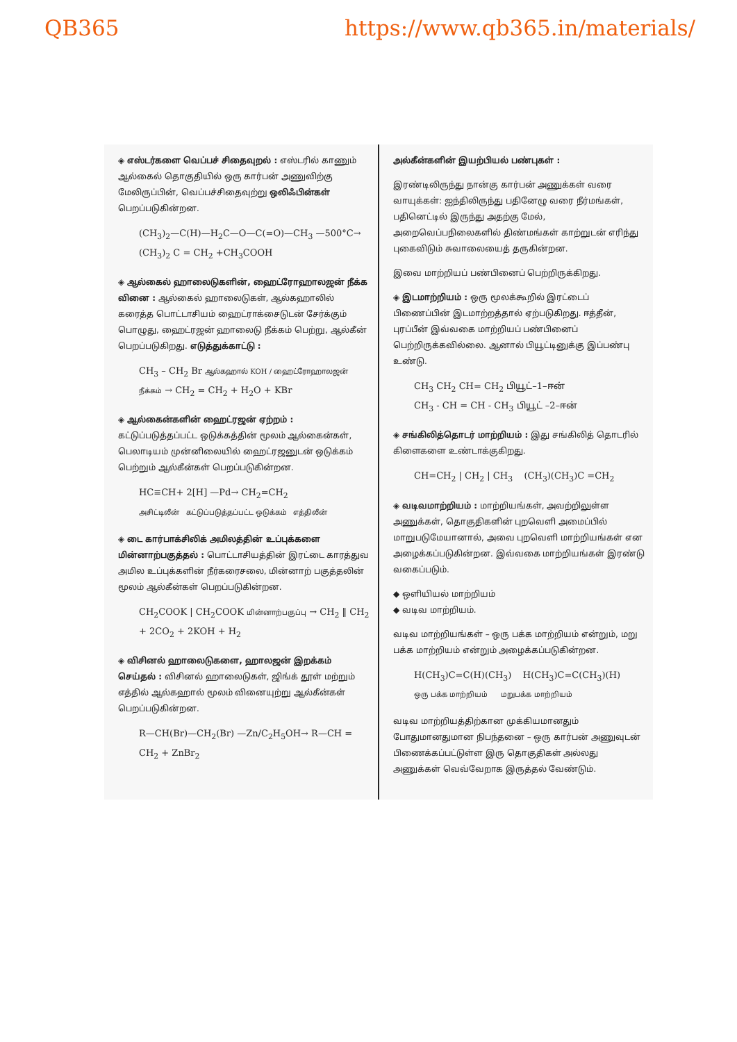QB365 https://www.qb365.in/materials/
◈ எஸ்டர்களை வெப்பச் சிதைவுறல் : எஸ்டரில் காணும் ஆல்கைல் தொகுதியில் ஒரு கார்பன் அணுவிற்கு மேலிருப்பின், வெப்பச்சிதைவுற்று ஒலிஃபின்கள் பெறப்படுகின்றன.
(CH<sub>3</sub>)<sub>2</sub>—C(H)—H<sub>2</sub>C—O—C(=O)—CH<sub>3</sub> —500°C→ (CH<sub>3</sub>)<sub>2</sub> C = CH<sub>2</sub> +CH<sub>3</sub>COOH
◈ ஆல்கைல் ஹாலைடுகளின், ஹைட்ரோஹாலஜன் நீக்க வினை : ஆல்கைல் ஹாலைடுகள், ஆல்கஹாலில் கரைத்த பொட்டாசியம் ஹைட்ராக்சைடுடன் சேர்க்கும் பொழுது, ஹைட்ரஜன் ஹாலைடு நீக்கம் பெற்று, ஆல்கீன் பெறப்படுகிறது. எடுத்துக்காட்டு :
CH<sub>3</sub> – CH<sub>2</sub> Br ஆல்கஹால் KOH / ஹைட்ரோஹாலஜன் நீக்கம் → CH<sub>2</sub> = CH<sub>2</sub> + H<sub>2</sub>O + KBr
◈ ஆல்கைன்களின் ஹைட்ரஜன் ஏற்றம் : கட்டுப்படுத்தப்பட்ட ஒடுக்கத்தின் மூலம் ஆல்கைன்கள், பெலாடியம் முன்னிலையில் ஹைட்ரஜனுடன் ஒடுக்கம் பெற்றும் ஆல்கீன்கள் பெறப்படுகின்றன.
HC≡CH+ 2[H] —Pd→ CH<sub>2</sub>=CH<sub>2</sub>
அசிட்டிலீன் கட்டுப்படுத்தப்பட்ட ஒடுக்கம் எத்திலீன்
◈ டை கார்பாக்சிலிக் அமிலத்தின் உப்புக்களை மின்னாற்பகுத்தல் : பொட்டாசியத்தின் இரட்டை காரத்துவ அமில உப்புக்களின் நீர்கரைசலை, மின்னாற் பகுத்தலின் மூலம் ஆல்கீன்கள் பெறப்படுகின்றன.
CH<sub>2</sub>COOK | CH<sub>2</sub>COOK மின்னாற்பகுப்பு → CH<sub>2</sub> ‖ CH<sub>2</sub> + 2CO<sub>2</sub> + 2KOH + H<sub>2</sub>
◈ விசினல் ஹாலைடுகளை, ஹாலஜன் இறக்கம் செய்தல் : விசினல் ஹாலைடுகள், ஜிங்க் தூள் மற்றும் எத்தில் ஆல்கஹால் மூலம் வினையுற்று ஆல்கீன்கள் பெறப்படுகின்றன.
R—CH(Br)—CH<sub>2</sub>(Br) —Zn/C<sub>2</sub>H<sub>5</sub>OH→ R—CH = CH<sub>2</sub> + ZnBr<sub>2</sub>
அல்கீன்களின் இயற்பியல் பண்புகள் :
இரண்டிலிருந்து நான்கு கார்பன் அணுக்கள் வரை வாயுக்கள்: ஐந்திலிருந்து பதினேழு வரை நீர்மங்கள், பதினெட்டில் இருந்து அதற்கு மேல், அறைவெப்பநிலைகளில் திண்மங்கள் காற்றுடன் எரிந்து புகைவிடும் சுவாலையைத் தருகின்றன.
இவை மாற்றியப் பண்பினைப் பெற்றிருக்கிறது.
◈ இடமாற்றியம் : ஒரு மூலக்கூறில் இரட்டைப் பிணைப்பின் இடமாற்றத்தால் ஏற்படுகிறது. ஈத்தீன், புரப்பீன் இவ்வகை மாற்றியப் பண்பினைப் பெற்றிருக்கவில்லை. ஆனால் பியூட்டினுக்கு இப்பண்பு உண்டு.
CH<sub>3</sub> CH<sub>2</sub> CH= CH<sub>2</sub> பியூட்–1–ஈன்
CH<sub>3</sub> - CH = CH - CH<sub>3</sub> பியூட் –2–ஈன்
◈ சங்கிலித்தொடர் மாற்றியம் : இது சங்கிலித் தொடரில் கிளைகளை உண்டாக்குகிறது.
CH=CH<sub>2</sub> | CH<sub>2</sub> | CH<sub>3</sub> (CH<sub>3</sub>)(CH<sub>3</sub>)C =CH<sub>2</sub>
◈ வடிவமாற்றியம் : மாற்றியங்கள், அவற்றிலுள்ள அணுக்கள், தொகுதிகளின் புறவெளி அமைப்பில் மாறுபடுமேயானால், அவை புறவெளி மாற்றியங்கள் என அழைக்கப்படுகின்றன. இவ்வகை மாற்றியங்கள் இரண்டு வகைப்படும்.
◆ ஒளியியல் மாற்றியம்
◆ வடிவ மாற்றியம்.
வடிவ மாற்றியங்கள் – ஒரு பக்க மாற்றியம் என்றும், மறு பக்க மாற்றியம் என்றும் அழைக்கப்படுகின்றன.
H(CH<sub>3</sub>)C=C(H)(CH<sub>3</sub>) H(CH<sub>3</sub>)C=C(CH<sub>3</sub>)(H)
ஒரு பக்க மாற்றியம் மறுபக்க மாற்றியம்
வடிவ மாற்றியத்திற்கான முக்கியமானதும் போதுமானதுமான நிபந்தனை – ஒரு கார்பன் அணுவுடன் பிணைக்கப்பட்டுள்ள இரு தொகுதிகள் அல்லது அணுக்கள் வெவ்வேறாக இருத்தல் வேண்டும்.